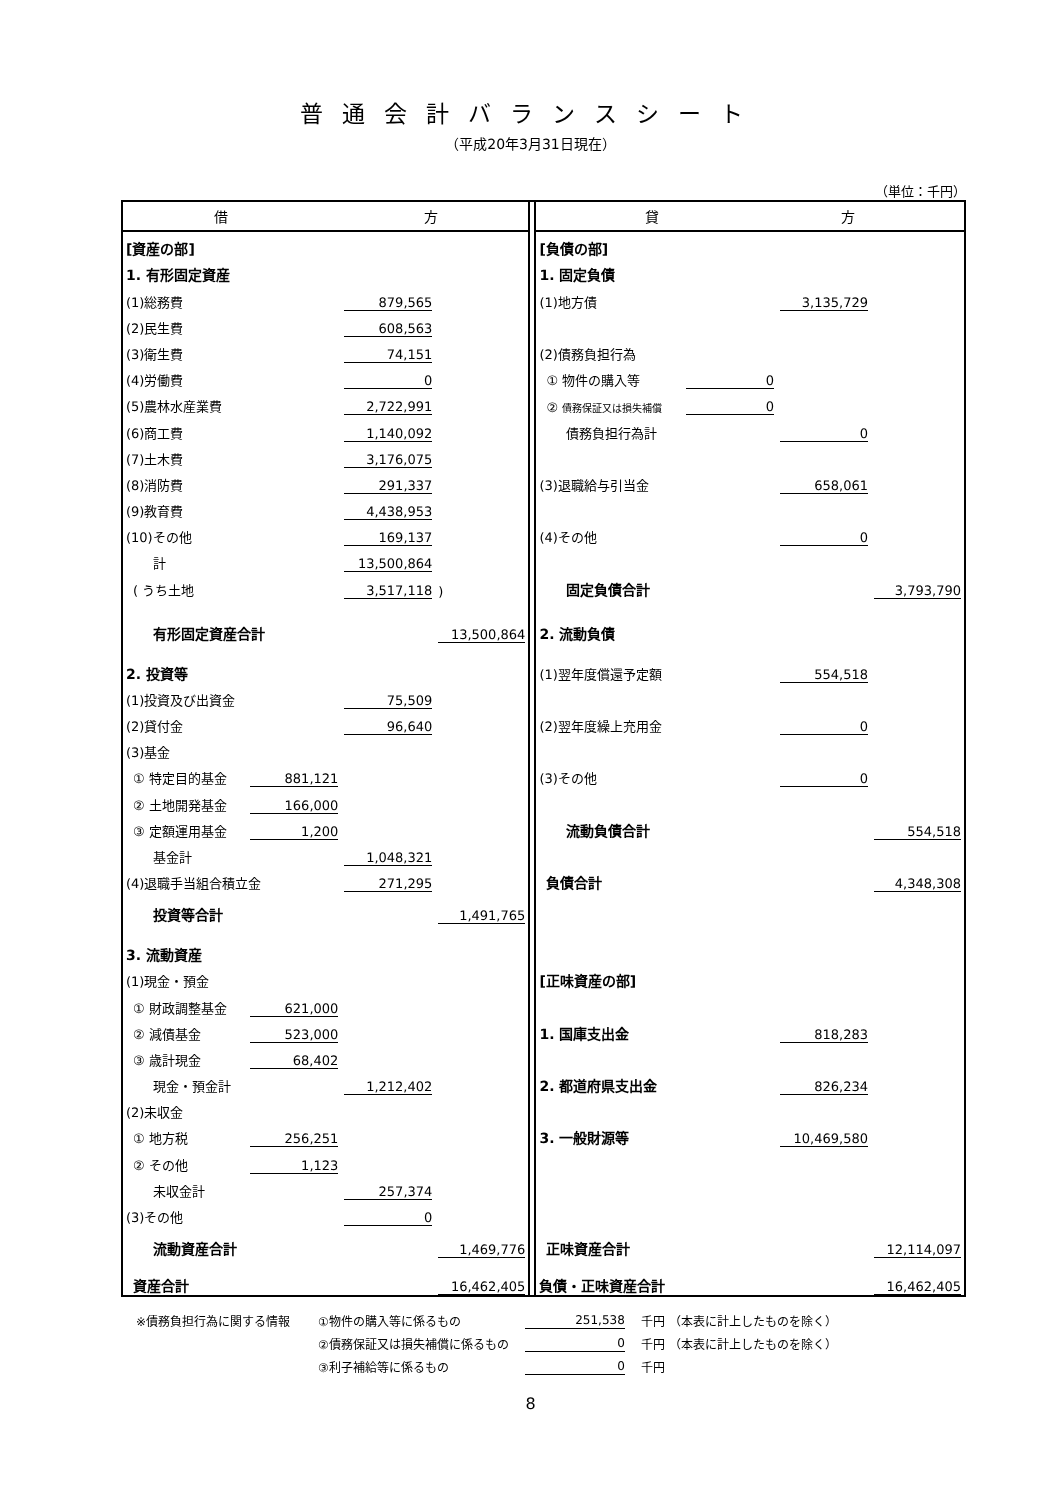普通会計バランスシート
（平成20年3月31日現在）
（単位：千円）
| 借 方 | | | | | 貸 方 | | | |
| [資産の部] | | | | | [負債の部] | | | |
| 1. 有形固定資産 | | | | | 1. 固定負債 | | | |
| (1)総務費 | | 879,565 | | | (1)地方債 | | 3,135,729 | |
| (2)民生費 | | 608,563 | | | | | | |
| (3)衛生費 | | 74,151 | | | (2)債務負担行為 | | | |
| (4)労働費 | | 0 | | | ① 物件の購入等 | 0 | | |
| (5)農林水産業費 | | 2,722,991 | | | ② 債務保証又は損失補償 | 0 | | |
| (6)商工費 | | 1,140,092 | | | 債務負担行為計 | | 0 | |
| (7)土木費 | | 3,176,075 | | | | | | |
| (8)消防費 | | 291,337 | | | (3)退職給与引当金 | | 658,061 | |
| (9)教育費 | | 4,438,953 | | | | | | |
| (10)その他 | | 169,137 | | | (4)その他 | | 0 | |
| 計 | | 13,500,864 | | | | | | |
| ( うち土地 | | 3,517,118 | ) | | 固定負債合計 | | | 3,793,790 |
| 有形固定資産合計 | | | 13,500,864 | | 2. 流動負債 | | | |
| 2. 投資等 | | | | | (1)翌年度償還予定額 | | 554,518 | |
| (1)投資及び出資金 | | 75,509 | | | | | | |
| (2)貸付金 | | 96,640 | | | (2)翌年度繰上充用金 | | 0 | |
| (3)基金 | | | | | | | | |
| ① 特定目的基金 | 881,121 | | | | (3)その他 | | 0 | |
| ② 土地開発基金 | 166,000 | | | | | | | |
| ③ 定額運用基金 | 1,200 | | | | 流動負債合計 | | | 554,518 |
| 基金計 | | 1,048,321 | | | | | | |
| (4)退職手当組合積立金 | | 271,295 | | | 負債合計 | | | 4,348,308 |
| 投資等合計 | | | 1,491,765 | | | | | |
| 3. 流動資産 | | | | | | | | |
| (1)現金・預金 | | | | | [正味資産の部] | | | |
| ① 財政調整基金 | 621,000 | | | | | | | |
| ② 減債基金 | 523,000 | | | | 1. 国庫支出金 | | 818,283 | |
| ③ 歳計現金 | 68,402 | | | | | | | |
| 現金・預金計 | | 1,212,402 | | | 2. 都道府県支出金 | | 826,234 | |
| (2)未収金 | | | | | | | | |
| ① 地方税 | 256,251 | | | | 3. 一般財源等 | | 10,469,580 | |
| ② その他 | 1,123 | | | | | | | |
| 未収金計 | | 257,374 | | | | | | |
| (3)その他 | | 0 | | | | | | |
| 流動資産合計 | | | 1,469,776 | | 正味資産合計 | | | 12,114,097 |
| 資産合計 | | | 16,462,405 | | 負債・正味資産合計 | | | 16,462,405 |
| ※債務負担行為に関する情報 | ①物件の購入等に係るもの | 251,538 | 千円 （本表に計上したものを除く） |
| | ②債務保証又は損失補償に係るもの | 0 | 千円 （本表に計上したものを除く） |
| | ③利子補給等に係るもの | 0 | 千円 |
8